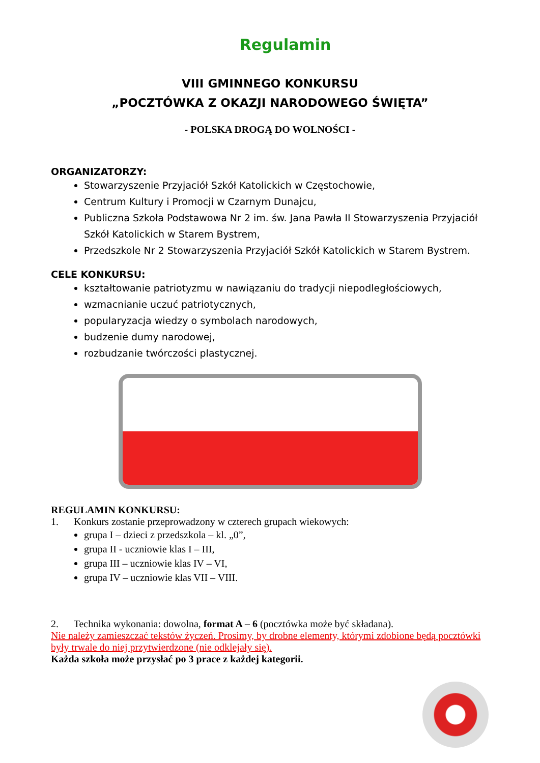Regulamin
VIII GMINNEGO KONKURSU
„POCZTÓWKA Z OKAZJI NARODOWEGO ŚWIĘTA”
- POLSKA DROGĄ DO WOLNOŚCI -
ORGANIZATORZY:
Stowarzyszenie Przyjaciół Szkół Katolickich w Częstochowie,
Centrum Kultury i Promocji w Czarnym Dunajcu,
Publiczna Szkoła Podstawowa Nr 2 im. św. Jana Pawła II Stowarzyszenia Przyjaciół Szkół Katolickich w Starem Bystrem,
Przedszkole Nr 2 Stowarzyszenia Przyjaciół Szkół Katolickich w Starem Bystrem.
CELE KONKURSU:
kształtowanie patriotyzmu w nawiązaniu do tradycji niepodległościowych,
wzmacnianie uczuć patriotycznych,
popularyzacja wiedzy o symbolach narodowych,
budzenie dumy narodowej,
rozbudzanie twórczości plastycznej.
REGULAMIN KONKURSU:
1. Konkurs zostanie przeprowadzony w czterech grupach wiekowych:
grupa I – dzieci z przedszkola – kl. „0”,
grupa II - uczniowie klas I – III,
grupa III – uczniowie klas IV – VI,
grupa IV – uczniowie klas VII – VIII.
2. Technika wykonania: dowolna, format A – 6 (pocztówka może być składana).
Nie należy zamieszczać tekstów życzeń. Prosimy, by drobne elementy, którymi zdobione będą pocztówki były trwale do niej przytwierdzone (nie odklejały się).
Każda szkoła może przysłać po 3 prace z każdej kategorii.